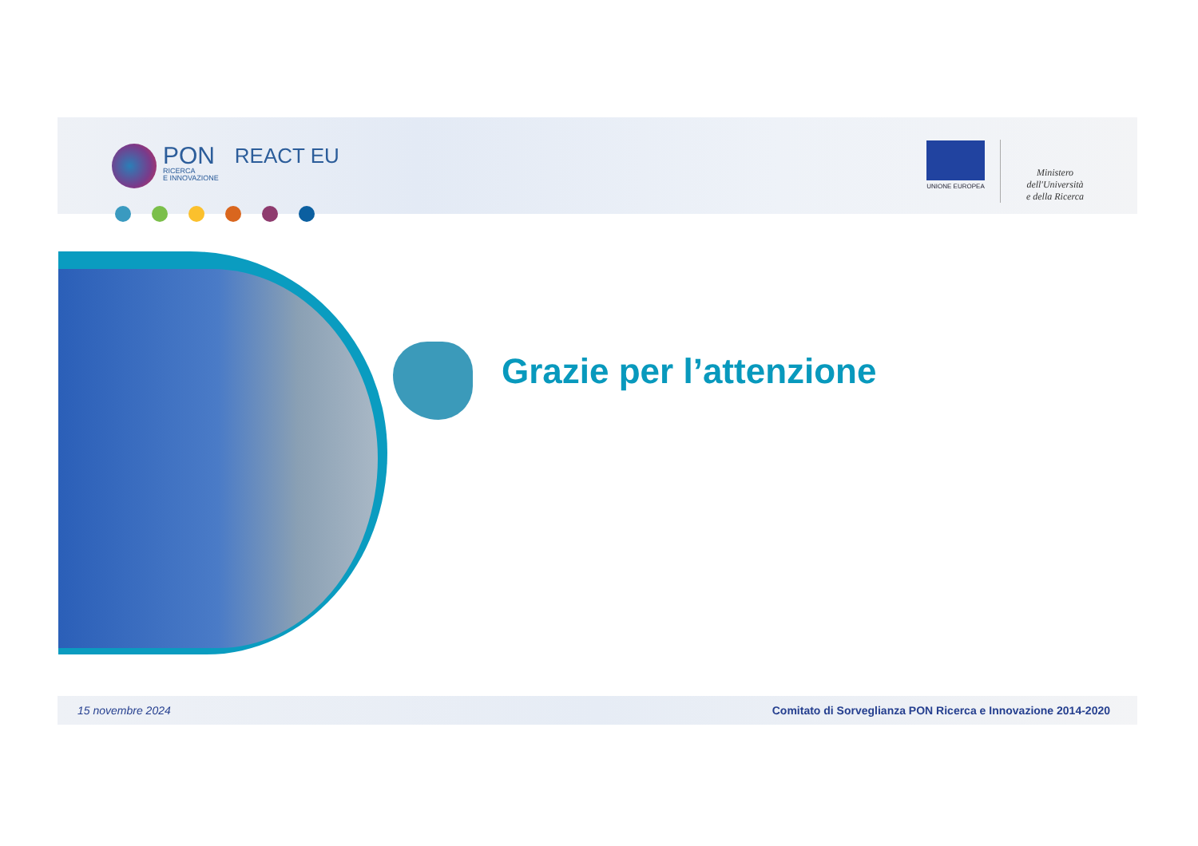PON
RICERCA
E INNOVAZIONE
REACT EU
UNIONE EUROPEA
Ministero dell'Università
e della Ricerca
Grazie per l’attenzione
15 novembre 2024 Comitato di Sorveglianza PON Ricerca e Innovazione 2014-2020